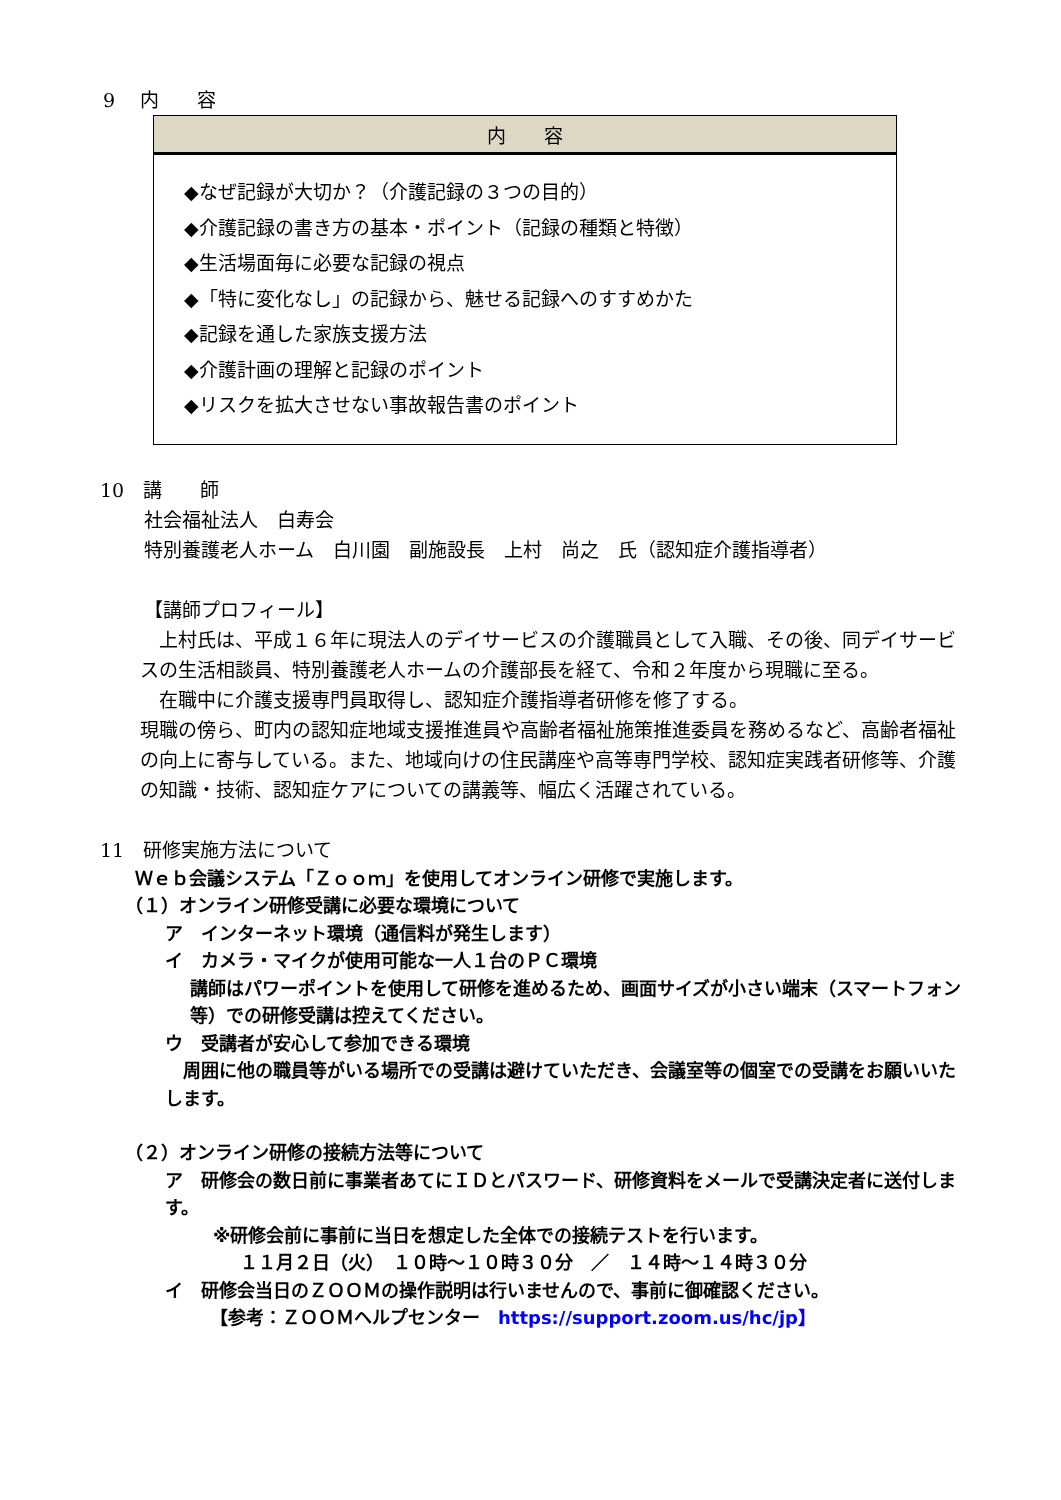9　 内　　容
| 内 容 |
| --- |
| ◆なぜ記録が大切か？（介護記録の３つの目的） ◆介護記録の書き方の基本・ポイント（記録の種類と特徴） ◆生活場面毎に必要な記録の視点 ◆「特に変化なし」の記録から、魅せる記録へのすすめかた ◆記録を通した家族支援方法 ◆介護計画の理解と記録のポイント ◆リスクを拡大させない事故報告書のポイント |
10　講　　師
社会福祉法人　白寿会
特別養護老人ホーム　白川園　副施設長　上村　尚之　氏（認知症介護指導者）
【講師プロフィール】
　上村氏は、平成１６年に現法人のデイサービスの介護職員として入職、その後、同デイサービスの生活相談員、特別養護老人ホームの介護部長を経て、令和２年度から現職に至る。
　在職中に介護支援専門員取得し、認知症介護指導者研修を修了する。
現職の傍ら、町内の認知症地域支援推進員や高齢者福祉施策推進委員を務めるなど、高齢者福祉の向上に寄与している。また、地域向けの住民講座や高等専門学校、認知症実践者研修等、介護の知識・技術、認知症ケアについての講義等、幅広く活躍されている。
11　研修実施方法について
Ｗｅｂ会議システム「Ｚｏｏｍ」を使用してオンライン研修で実施します。
（１）オンライン研修受講に必要な環境について
ア　インターネット環境（通信料が発生します）
イ　カメラ・マイクが使用可能な一人１台のＰＣ環境
講師はパワーポイントを使用して研修を進めるため、画面サイズが小さい端末（スマートフォン等）での研修受講は控えてください。
ウ　受講者が安心して参加できる環境
　周囲に他の職員等がいる場所での受講は避けていただき、会議室等の個室での受講をお願いいたします。
（２）オンライン研修の接続方法等について
ア　研修会の数日前に事業者あてにＩＤとパスワード、研修資料をメールで受講決定者に送付します。
※研修会前に事前に当日を想定した全体での接続テストを行います。
１１月２日（火）　１０時～１０時３０分　／　１４時～１４時３０分
イ　研修会当日のＺＯＯＭの操作説明は行いませんので、事前に御確認ください。
【参考：ＺＯＯＭヘルプセンター　https://support.zoom.us/hc/jp】